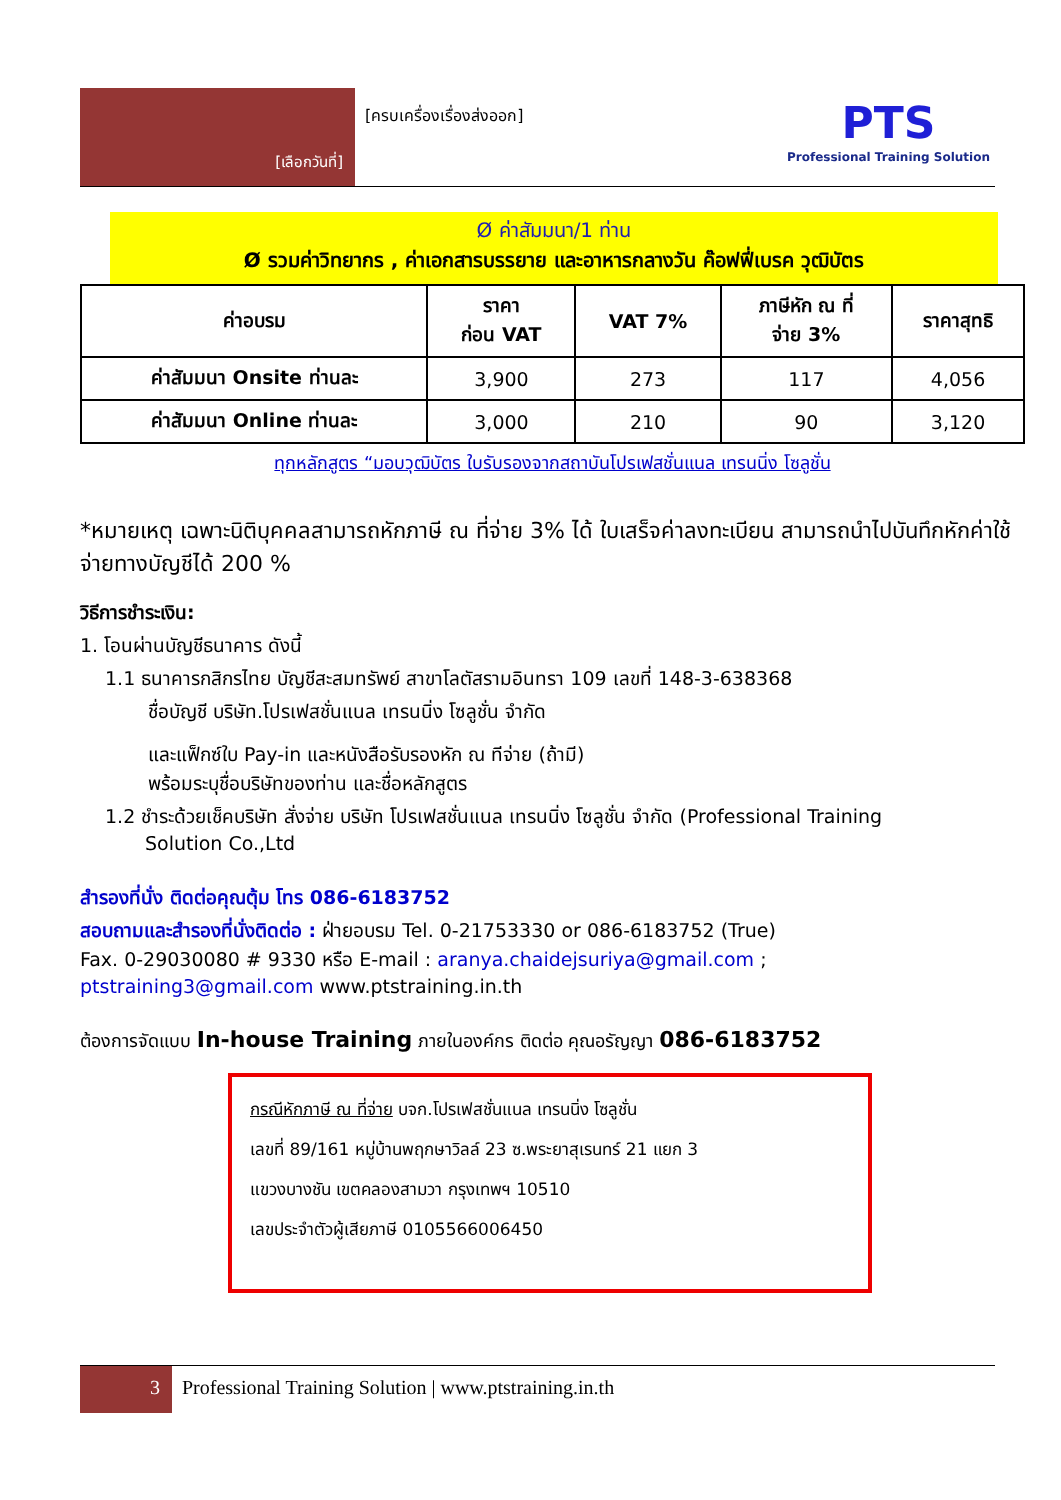[เลือกวันที่]
[ครบเครื่องเรื่องส่งออก]
PTS
Professional Training Solution
Ø ค่าสัมมนา/1 ท่าน
Ø รวมค่าวิทยากร , ค่าเอกสารบรรยาย และอาหารกลางวัน ค๊อฟฟี่เบรค วุฒิบัตร
| ค่าอบรม | ราคา ก่อน VAT | VAT 7% | ภาษีหัก ณ ที่ จ่าย 3% | ราคาสุทธิ |
| --- | --- | --- | --- | --- |
| ค่าสัมมนา Onsite ท่านละ | 3,900 | 273 | 117 | 4,056 |
| ค่าสัมมนา Online ท่านละ | 3,000 | 210 | 90 | 3,120 |
ทุกหลักสูตร “มอบวุฒิบัตร ใบรับรองจากสถาบันโปรเฟสชั่นแนล เทรนนิ่ง โซลูชั่น
*หมายเหตุ เฉพาะนิติบุคคลสามารถหักภาษี ณ ที่จ่าย 3% ได้ ใบเสร็จค่าลงทะเบียน สามารถนำไปบันทึกหักค่าใช้จ่ายทางบัญชีได้ 200 %
วิธีการชำระเงิน:
1. โอนผ่านบัญชีธนาคาร ดังนี้
1.1 ธนาคารกสิกรไทย บัญชีสะสมทรัพย์ สาขาโลตัสรามอินทรา 109 เลขที่ 148-3-638368
ชื่อบัญชี บริษัท.โปรเฟสชั่นแนล เทรนนิ่ง โซลูชั่น จำกัด
และแฟ็กซ์ใบ Pay-in และหนังสือรับรองหัก ณ ทีจ่าย (ถ้ามี)
พร้อมระบุชื่อบริษัทของท่าน และชื่อหลักสูตร
1.2 ชำระด้วยเช็คบริษัท สั่งจ่าย บริษัท โปรเฟสชั่นแนล เทรนนิ่ง โซลูชั่น จำกัด (Professional Training
Solution Co.,Ltd
สำรองที่นั่ง ติดต่อคุณตุ้ม โทร 086-6183752
สอบถามและสำรองที่นั่งติดต่อ : ฝ่ายอบรม Tel. 0-21753330 or 086-6183752 (True)
Fax. 0-29030080 # 9330 หรือ E-mail : aranya.chaidejsuriya@gmail.com ;
ptstraining3@gmail.com www.ptstraining.in.th
ต้องการจัดแบบ In-house Training ภายในองค์กร ติดต่อ คุณอรัญญา 086-6183752
กรณีหักภาษี ณ ที่จ่าย บจก.โปรเฟสชั่นแนล เทรนนิ่ง โซลูชั่น
เลขที่ 89/161 หมู่บ้านพฤกษาวิลล์ 23 ซ.พระยาสุเรนทร์ 21 แยก 3
แขวงบางชัน เขตคลองสามวา กรุงเทพฯ 10510
เลขประจำตัวผู้เสียภาษี 0105566006450
3 Professional Training Solution | www.ptstraining.in.th